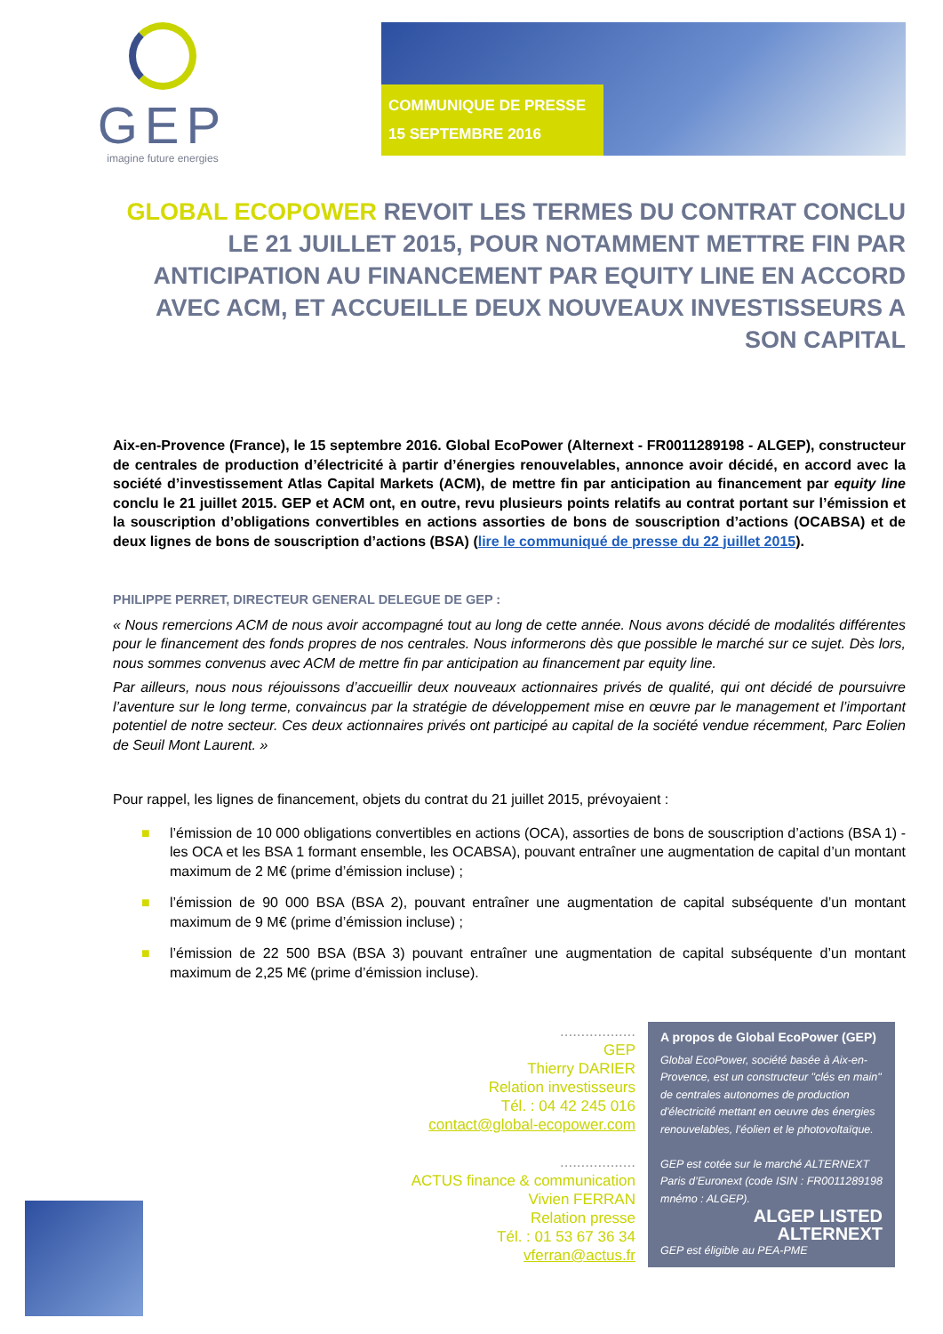GEP
imagine future energies
COMMUNIQUE DE PRESSE
15 SEPTEMBRE 2016
GLOBAL ECOPOWER REVOIT LES TERMES DU CONTRAT CONCLU LE 21 JUILLET 2015, POUR NOTAMMENT METTRE FIN PAR ANTICIPATION AU FINANCEMENT PAR EQUITY LINE EN ACCORD AVEC ACM, ET ACCUEILLE DEUX NOUVEAUX INVESTISSEURS A SON CAPITAL
Aix-en-Provence (France), le 15 septembre 2016. Global EcoPower (Alternext - FR0011289198 - ALGEP), constructeur de centrales de production d’électricité à partir d’énergies renouvelables, annonce avoir décidé, en accord avec la société d’investissement Atlas Capital Markets (ACM), de mettre fin par anticipation au financement par equity line conclu le 21 juillet 2015. GEP et ACM ont, en outre, revu plusieurs points relatifs au contrat portant sur l’émission et la souscription d’obligations convertibles en actions assorties de bons de souscription d’actions (OCABSA) et de deux lignes de bons de souscription d’actions (BSA) (lire le communiqué de presse du 22 juillet 2015).
PHILIPPE PERRET, DIRECTEUR GENERAL DELEGUE DE GEP :
« Nous remercions ACM de nous avoir accompagné tout au long de cette année. Nous avons décidé de modalités différentes pour le financement des fonds propres de nos centrales. Nous informerons dès que possible le marché sur ce sujet. Dès lors, nous sommes convenus avec ACM de mettre fin par anticipation au financement par equity line.
Par ailleurs, nous nous réjouissons d’accueillir deux nouveaux actionnaires privés de qualité, qui ont décidé de poursuivre l’aventure sur le long terme, convaincus par la stratégie de développement mise en œuvre par le management et l’important potentiel de notre secteur. Ces deux actionnaires privés ont participé au capital de la société vendue récemment, Parc Eolien de Seuil Mont Laurent. »
Pour rappel, les lignes de financement, objets du contrat du 21 juillet 2015, prévoyaient :
■ l’émission de 10 000 obligations convertibles en actions (OCA), assorties de bons de souscription d’actions (BSA 1) - les OCA et les BSA 1 formant ensemble, les OCABSA), pouvant entraîner une augmentation de capital d’un montant maximum de 2 M€ (prime d’émission incluse) ;
■ l’émission de 90 000 BSA (BSA 2), pouvant entraîner une augmentation de capital subséquente d’un montant maximum de 9 M€ (prime d’émission incluse) ;
■ l’émission de 22 500 BSA (BSA 3) pouvant entraîner une augmentation de capital subséquente d’un montant maximum de 2,25 M€ (prime d’émission incluse).
..................
GEP
Thierry DARIER
Relation investisseurs
Tél. : 04 42 245 016
contact@global-ecopower.com
..................
ACTUS finance & communication
Vivien FERRAN
Relation presse
Tél. : 01 53 67 36 34
vferran@actus.fr
A propos de Global EcoPower (GEP)
Global EcoPower, société basée à Aix-en-Provence, est un constructeur "clés en main" de centrales autonomes de production d'électricité mettant en oeuvre des énergies renouvelables, l’éolien et le photovoltaïque.
GEP est cotée sur le marché ALTERNEXT Paris d’Euronext (code ISIN : FR0011289198 mnémo : ALGEP).
ALGEP LISTED ALTERNEXT
GEP est éligible au PEA-PME